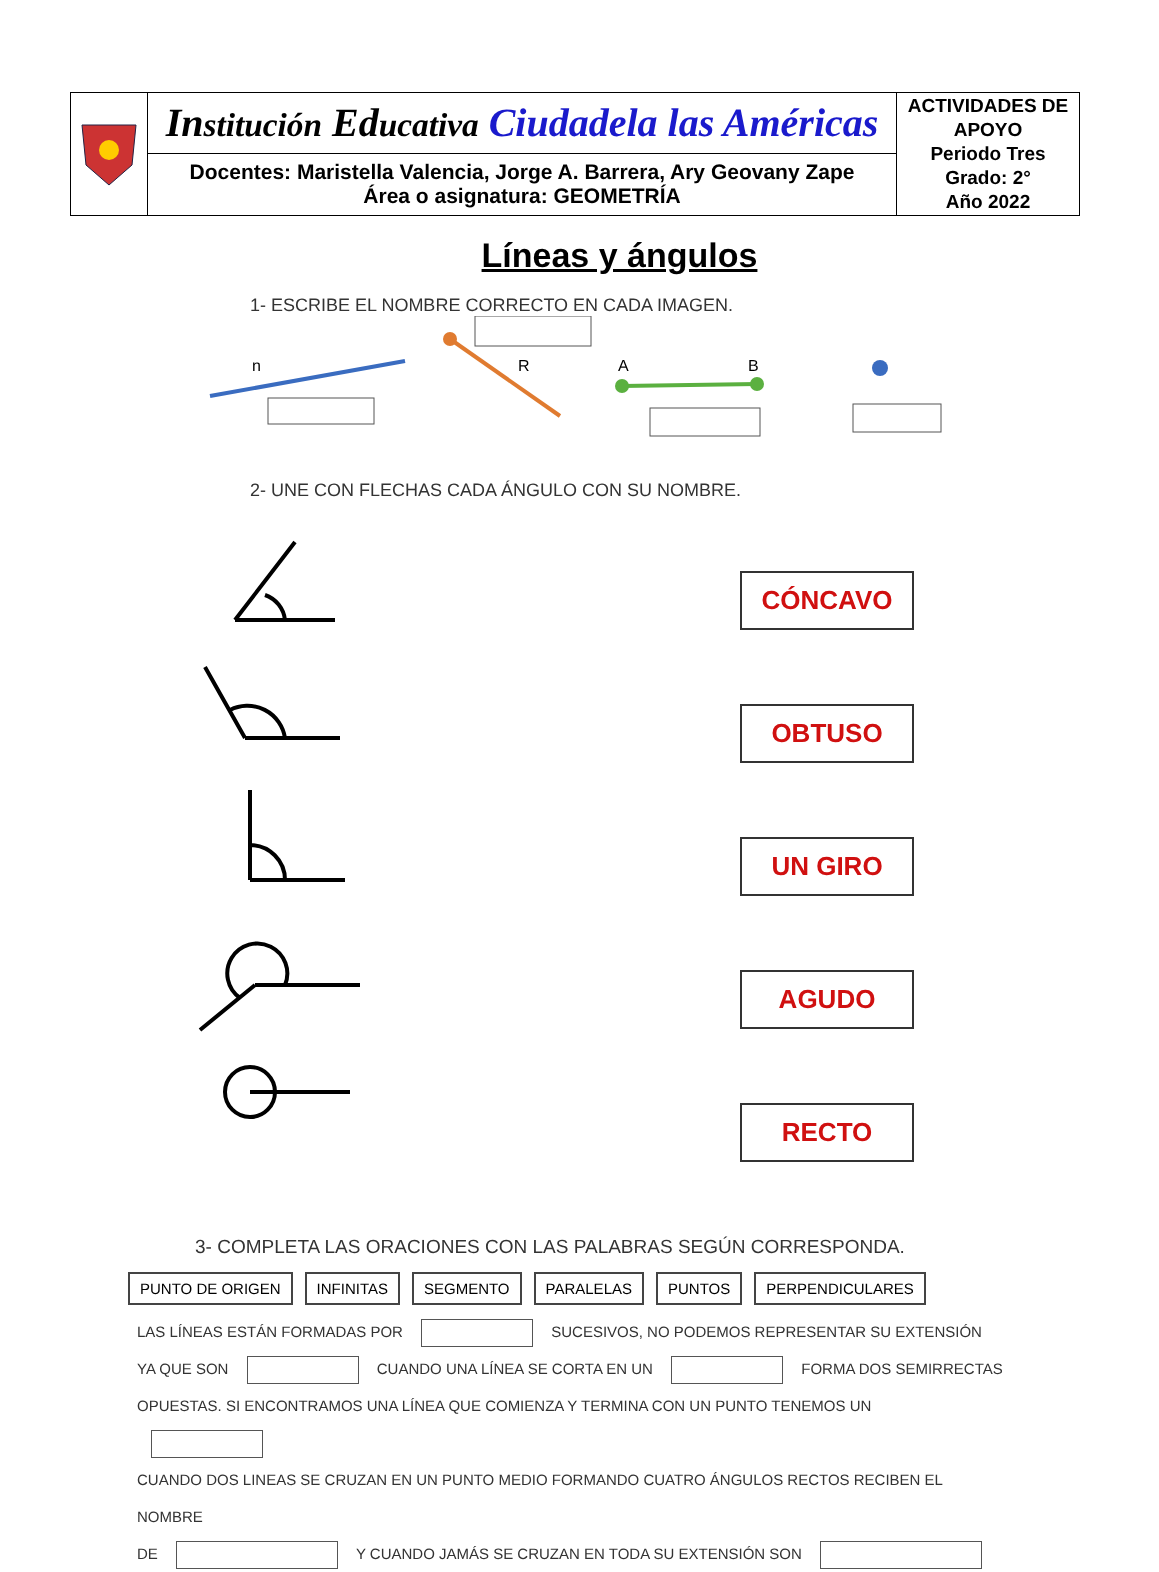| | In stitución Ed ucativa Ciudadela las Américas | ACTIVIDADES DE APOYO Periodo Tres Grado: 2° Año 2022 |
| | Docentes: Maristella Valencia, Jorge A. Barrera, Ary Geovany Zape Área o asignatura: GEOMETRÍA | |
Líneas y ángulos
1- ESCRIBE EL NOMBRE CORRECTO EN CADA IMAGEN.
n
R
A
B
2- UNE CON FLECHAS CADA ÁNGULO CON SU NOMBRE.
CÓNCAVO
OBTUSO
UN GIRO
AGUDO
RECTO
3- COMPLETA LAS ORACIONES CON LAS PALABRAS SEGÚN CORRESPONDA.
PUNTO DE ORIGEN INFINITAS SEGMENTO PARALELAS PUNTOS PERPENDICULARES
LAS LÍNEAS ESTÁN FORMADAS POR SUCESIVOS, NO PODEMOS REPRESENTAR SU EXTENSIÓN
YA QUE SON CUANDO UNA LÍNEA SE CORTA EN UN FORMA DOS SEMIRRECTAS
OPUESTAS. SI ENCONTRAMOS UNA LÍNEA QUE COMIENZA Y TERMINA CON UN PUNTO TENEMOS UN
CUANDO DOS LINEAS SE CRUZAN EN UN PUNTO MEDIO FORMANDO CUATRO ÁNGULOS RECTOS RECIBEN EL NOMBRE
DE Y CUANDO JAMÁS SE CRUZAN EN TODA SU EXTENSIÓN SON